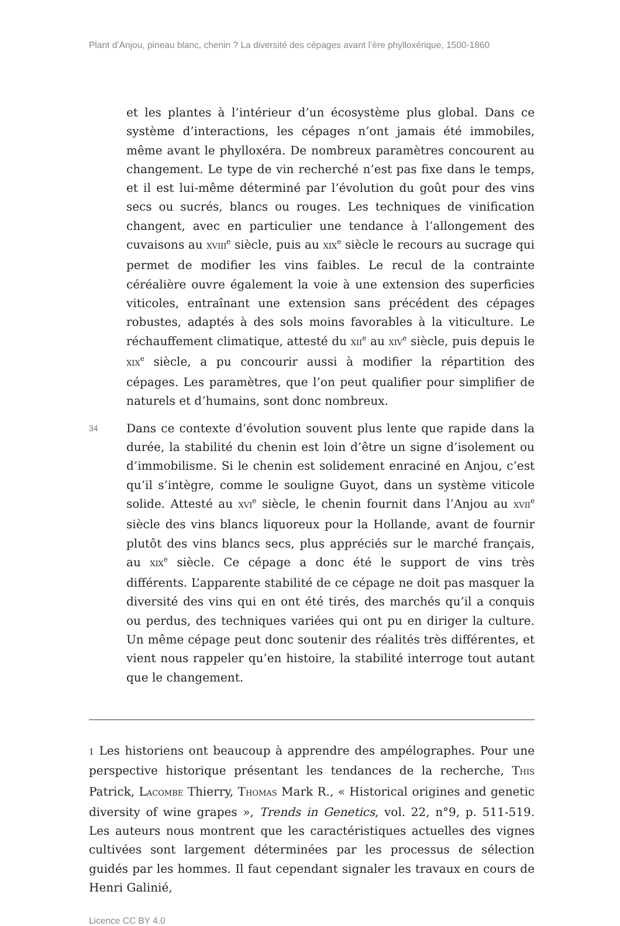Plant d’Anjou, pineau blanc, chenin ? La diversité des cépages avant l’ère phylloxérique, 1500-1860
et les plantes à l’intérieur d’un écosystème plus global. Dans ce système d’interactions, les cépages n’ont jamais été immobiles, même avant le phylloxéra. De nombreux paramètres concourent au changement. Le type de vin recherché n’est pas fixe dans le temps, et il est lui-même déterminé par l’évolution du goût pour des vins secs ou sucrés, blancs ou rouges. Les techniques de vinification changent, avec en particulier une tendance à l’allongement des cuvaisons au XVIII<sup>e</sup> siècle, puis au XIX<sup>e</sup> siècle le recours au sucrage qui permet de modifier les vins faibles. Le recul de la contrainte céréalière ouvre également la voie à une extension des superficies viticoles, entraînant une extension sans précédent des cépages robustes, adaptés à des sols moins favorables à la viticulture. Le réchauffement climatique, attesté du XII<sup>e</sup> au XIV<sup>e</sup> siècle, puis depuis le XIX<sup>e</sup> siècle, a pu concourir aussi à modifier la répartition des cépages. Les paramètres, que l’on peut qualifier pour simplifier de naturels et d’humains, sont donc nombreux.
34
Dans ce contexte d’évolution souvent plus lente que rapide dans la durée, la stabilité du chenin est loin d’être un signe d’isolement ou d’immobilisme. Si le chenin est solidement enraciné en Anjou, c’est qu’il s’intègre, comme le souligne Guyot, dans un système viticole solide. Attesté au XVI<sup>e</sup> siècle, le chenin fournit dans l’Anjou au XVII<sup>e</sup> siècle des vins blancs liquoreux pour la Hollande, avant de fournir plutôt des vins blancs secs, plus appréciés sur le marché français, au XIX<sup>e</sup> siècle. Ce cépage a donc été le support de vins très différents. L’apparente stabilité de ce cépage ne doit pas masquer la diversité des vins qui en ont été tirés, des marchés qu’il a conquis ou perdus, des techniques variées qui ont pu en diriger la culture. Un même cépage peut donc soutenir des réalités très différentes, et vient nous rappeler qu’en histoire, la stabilité interroge tout autant que le changement.
1 Les historiens ont beaucoup à apprendre des ampélographes. Pour une perspective historique présentant les tendances de la recherche, THIS Patrick, LACOMBE Thierry, THOMAS Mark R., « Historical origines and genetic diversity of wine grapes », Trends in Genetics, vol. 22, n°9, p. 511-519. Les auteurs nous montrent que les caractéristiques actuelles des vignes cultivées sont largement déterminées par les processus de sélection guidés par les hommes. Il faut cependant signaler les travaux en cours de Henri Galinié,
Licence CC BY 4.0